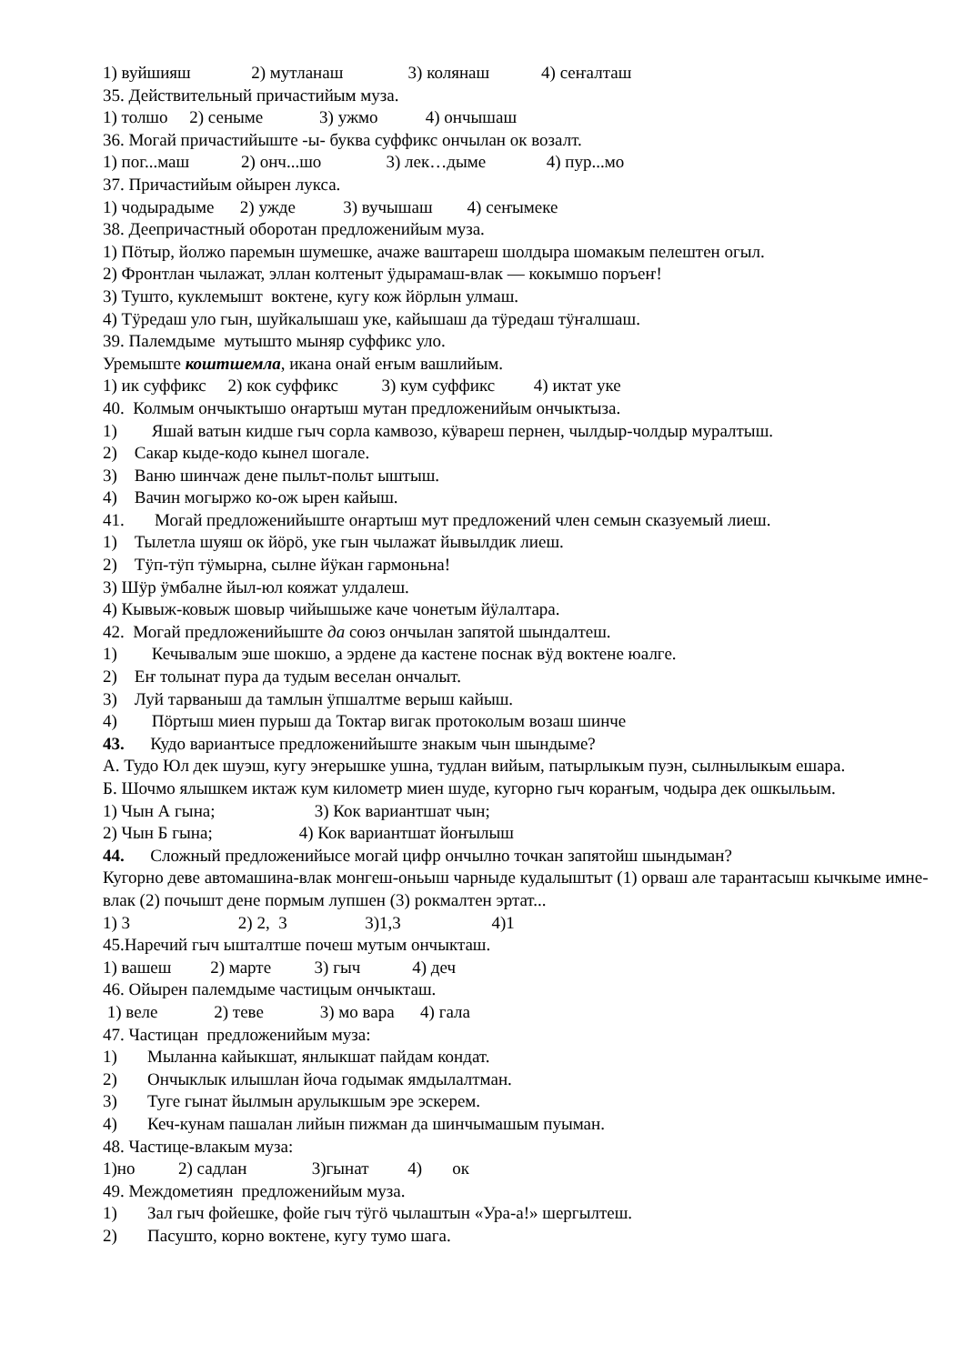1) вуйшияш 2) мутланаш 3) колянаш 4) сеҥалташ
35. Действительный причастийым муза.
1) толшо 2) сеныме 3) ужмо 4) ончышаш
36. Могай причастийыште -ы- буква суффикс ончылан ок возалт.
1) пог...маш 2) онч...шо 3) лек…дыме 4) пур...мо
37. Причастийым ойырен лукса.
1) чодырадыме 2) ужде 3) вучышаш 4) сеҥымеке
38. Деепричастный оборотан предложенийым муза.
1) Пӧтыр, йолжо паремын шумешке, ачаже ваштареш шолдыра шомакым пелештен огыл.
2) Фронтлан чылажат, эллан колтеныт ӱдырамаш-влак — кокымшо поръеҥ!
3) Тушто, куклемышт воктене, кугу кож йӧрлын улмаш.
4) Тӱредаш уло гын, шуйкалышаш уке, кайышаш да тӱредаш тӱҥалшаш.
39. Палемдыме мутышто мыняр суффикс уло.
Уремыште коштшемла, икана онай еҥым вашлийым.
1) ик суффикс 2) кок суффикс 3) кум суффикс 4) иктат уке
40. Колмым ончыктышо оҥартыш мутан предложенийым ончыктыза.
1) Яшай ватын кидше гыч сорла камвозо, кӱвареш пернен, чылдыр-чолдыр муралтыш.
2) Сакар кыде-кодо кынел шогале.
3) Ваню шинчаж дене пыльт-польт ыштыш.
4) Вачин могыржо ко-ож ырен кайыш.
41. Могай предложенийыште оҥартыш мут предложений член семын сказуемый лиеш.
1) Тылетла шуяш ок йӧрӧ, уке гын чылажат йывылдик лиеш.
2) Тӱп-тӱп тӱмырна, сылне йӱкан гармоньна!
3) Шӱр ӱмбалне йыл-юл кояжат улдалеш.
4) Кывыж-ковыж шовыр чийышыже каче чонетым йӱлалтара.
42. Могай предложенийыште да союз ончылан запятой шындалтеш.
1) Кечывалым эше шокшо, а эрдене да кастене поснак вӱд воктене юалге.
2) Еҥ толынат пура да тудым веселан ончалыт.
3) Луй тарваныш да тамлын ӱпшалтме верыш кайыш.
4) Пӧртыш миен пурыш да Токтар вигак протоколым возаш шинче
43. Кудо вариантысе предложенийыште знакым чын шындыме?
А. Тудо Юл дек шуэш, кугу эҥерышке ушна, тудлан вийым, патырлыкым пуэн, сылнылыкым ешара.
Б. Шочмо ялышкем иктаж кум километр миен шуде, кугорно гыч кораҥым, чодыра дек ошкыльым.
1) Чын А гына; 3) Кок вариантшат чын;
2) Чын Б гына; 4) Кок вариантшат йоҥылыш
44. Сложный предложенийысе могай цифр ончылно точкан запятойш шындыман?
Кугорно деве автомашина-влак монгеш-оньыш чарныде кудалыштыт (1) орваш але тарантасыш кычкыме имне-влак (2) почышт дене пормым лупшен (3) рокмалтен эртат...
1) 3 2) 2, 3 3)1,3 4)1
45.Наречий гыч ышталтше почеш мутым ончыкташ.
1) вашеш 2) марте 3) гыч 4) деч
46. Ойырен палемдыме частицым ончыкташ.
1) веле 2) теве 3) мо вара 4) гала
47. Частицан предложенийым муза:
1) Мыланна кайыкшат, янлыкшат пайдам кондат.
2) Ончыклык илышлан йоча годымак ямдылалтман.
3) Туге гынат йылмын арулыкшым эре эскерем.
4) Кеч-кунам пашалан лийын пижман да шинчымашым пуыман.
48. Частице-влакым муза:
1)но 2) садлан 3)гынат 4) ок
49. Междометиян предложенийым муза.
1) Зал гыч фойешке, фойе гыч тӱгӧ чылаштын «Ура-а!» шергылтеш.
2) Пасушто, корно вoктене, кугу тумо шага.